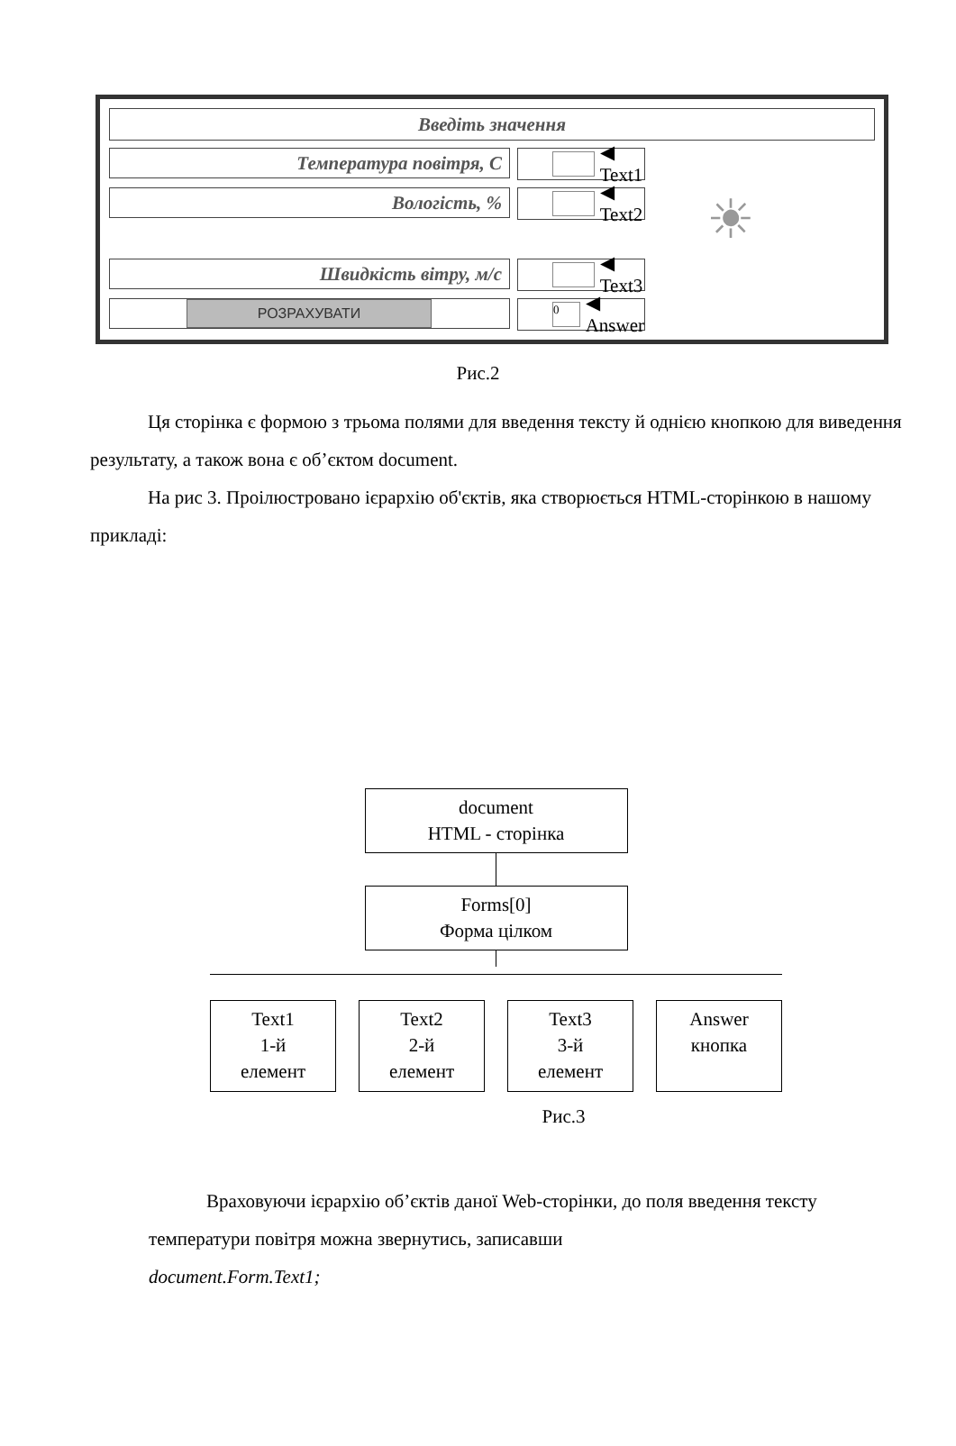Введіть значення
Температура повітря, С ◀ Text1
Вологість, % ◀ Text2
☀
Швидкість вітру, м/с ◀ Text3
РОЗРАХУВАТИ
0
◀ Answer
Рис.2
Ця сторінка є формою з трьома полями для введення тексту й однією кнопкою для виведення результату, а також вона є об’єктом document.
На рис 3. Проілюстровано ієрархію об'єктів, яка створюється HTML-сторінкою в нашому прикладі:
document
HTML - сторінка
Forms[0]
Форма цілком
Text1
1-й
елемент
Text2
2-й
елемент
Text3
3-й
елемент
Answer
кнопка
Рис.3
Враховуючи ієрархію об’єктів даної Web-сторінки, до поля введення тексту температури повітря можна звернутись, записавши
document.Form.Text1;